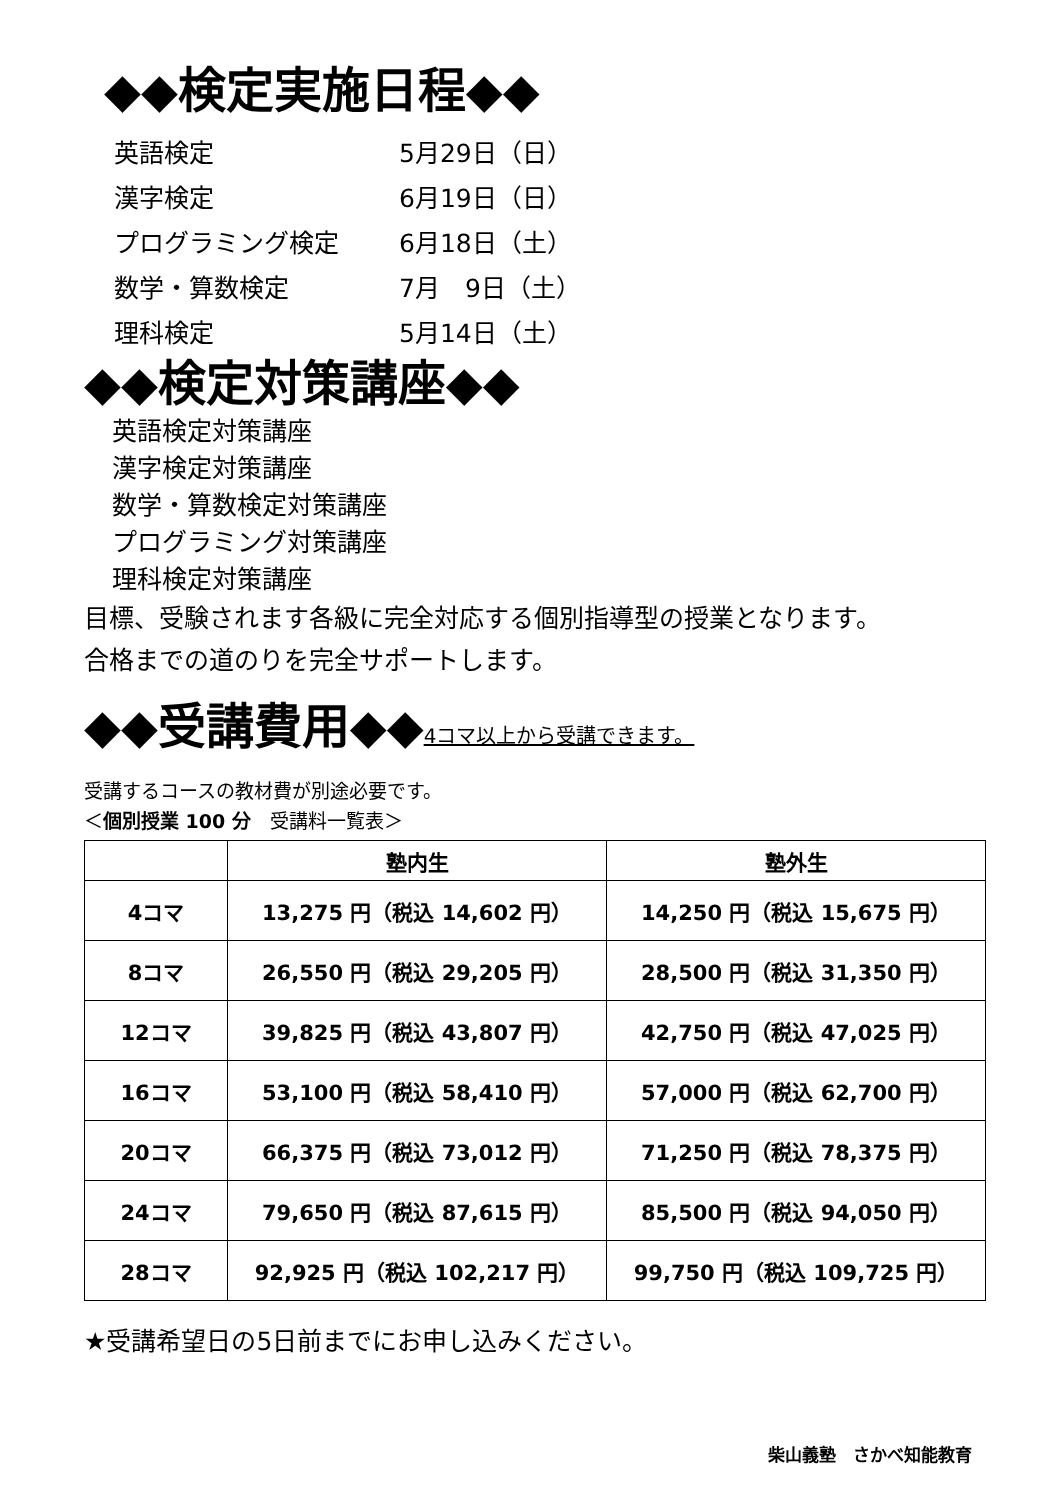◆◆検定実施日程◆◆
英語検定 5月29日（日）
漢字検定 6月19日（日）
プログラミング検定 6月18日（土）
数学・算数検定 7月　9日（土）
理科検定 5月14日（土）
◆◆検定対策講座◆◆
英語検定対策講座
漢字検定対策講座
数学・算数検定対策講座
プログラミング対策講座
理科検定対策講座
目標、受験されます各級に完全対応する個別指導型の授業となります。
合格までの道のりを完全サポートします。
◆◆受講費用◆◆4コマ以上から受講できます。
受講するコースの教材費が別途必要です。
＜個別授業 100 分　受講料一覧表＞
| | 塾内生 | 塾外生 |
| --- | --- | --- |
| 4コマ | 13,275 円（税込 14,602 円） | 14,250 円（税込 15,675 円） |
| 8コマ | 26,550 円（税込 29,205 円） | 28,500 円（税込 31,350 円） |
| 12コマ | 39,825 円（税込 43,807 円） | 42,750 円（税込 47,025 円） |
| 16コマ | 53,100 円（税込 58,410 円） | 57,000 円（税込 62,700 円） |
| 20コマ | 66,375 円（税込 73,012 円） | 71,250 円（税込 78,375 円） |
| 24コマ | 79,650 円（税込 87,615 円） | 85,500 円（税込 94,050 円） |
| 28コマ | 92,925 円（税込 102,217 円） | 99,750 円（税込 109,725 円） |
★受講希望日の5日前までにお申し込みください。
柴山義塾　さかべ知能教育